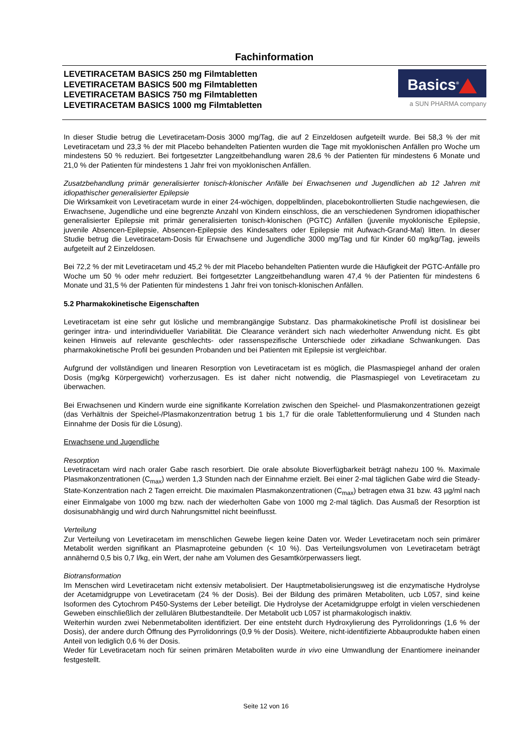Fachinformation
LEVETIRACETAM BASICS 250 mg Filmtabletten
LEVETIRACETAM BASICS 500 mg Filmtabletten
LEVETIRACETAM BASICS 750 mg Filmtabletten
LEVETIRACETAM BASICS 1000 mg Filmtabletten
Basics<sup>®</sup>
a SUN PHARMA company
In dieser Studie betrug die Levetiracetam-Dosis 3000 mg/Tag, die auf 2 Einzeldosen aufgeteilt wurde. Bei 58,3 % der mit Levetiracetam und 23,3 % der mit Placebo behandelten Patienten wurden die Tage mit myoklonischen Anfällen pro Woche um mindestens 50 % reduziert. Bei fortgesetzter Langzeitbehandlung waren 28,6 % der Patienten für mindestens 6 Monate und 21,0 % der Patienten für mindestens 1 Jahr frei von myoklonischen Anfällen.
Zusatzbehandlung primär generalisierter tonisch-klonischer Anfälle bei Erwachsenen und Jugendlichen ab 12 Jahren mit idiopathischer generalisierter Epilepsie
Die Wirksamkeit von Levetiracetam wurde in einer 24-wöchigen, doppelblinden, placebokontrollierten Studie nachgewiesen, die Erwachsene, Jugendliche und eine begrenzte Anzahl von Kindern einschloss, die an verschiedenen Syndromen idiopathischer generalisierter Epilepsie mit primär generalisierten tonisch-klonischen (PGTC) Anfällen (juvenile myoklonische Epilepsie, juvenile Absencen-Epilepsie, Absencen-Epilepsie des Kindesalters oder Epilepsie mit Aufwach-Grand-Mal) litten. In dieser Studie betrug die Levetiracetam-Dosis für Erwachsene und Jugendliche 3000 mg/Tag und für Kinder 60 mg/kg/Tag, jeweils aufgeteilt auf 2 Einzeldosen.
Bei 72,2 % der mit Levetiracetam und 45,2 % der mit Placebo behandelten Patienten wurde die Häufigkeit der PGTC-Anfälle pro Woche um 50 % oder mehr reduziert. Bei fortgesetzter Langzeitbehandlung waren 47,4 % der Patienten für mindestens 6 Monate und 31,5 % der Patienten für mindestens 1 Jahr frei von tonisch-klonischen Anfällen.
5.2 Pharmakokinetische Eigenschaften
Levetiracetam ist eine sehr gut lösliche und membrangängige Substanz. Das pharmakokinetische Profil ist dosislinear bei geringer intra- und interindividueller Variabilität. Die Clearance verändert sich nach wiederholter Anwendung nicht. Es gibt keinen Hinweis auf relevante geschlechts- oder rassenspezifische Unterschiede oder zirkadiane Schwankungen. Das pharmakokinetische Profil bei gesunden Probanden und bei Patienten mit Epilepsie ist vergleichbar.
Aufgrund der vollständigen und linearen Resorption von Levetiracetam ist es möglich, die Plasmaspiegel anhand der oralen Dosis (mg/kg Körpergewicht) vorherzusagen. Es ist daher nicht notwendig, die Plasmaspiegel von Levetiracetam zu überwachen.
Bei Erwachsenen und Kindern wurde eine signifikante Korrelation zwischen den Speichel- und Plasmakonzentrationen gezeigt (das Verhältnis der Speichel-/Plasmakonzentration betrug 1 bis 1,7 für die orale Tablettenformulierung und 4 Stunden nach Einnahme der Dosis für die Lösung).
Erwachsene und Jugendliche
Resorption
Levetiracetam wird nach oraler Gabe rasch resorbiert. Die orale absolute Bioverfügbarkeit beträgt nahezu 100 %. Maximale Plasmakonzentrationen (C<sub>max</sub>) werden 1,3 Stunden nach der Einnahme erzielt. Bei einer 2-mal täglichen Gabe wird die Steady-State-Konzentration nach 2 Tagen erreicht. Die maximalen Plasmakonzentrationen (C<sub>max</sub>) betragen etwa 31 bzw. 43 µg/ml nach einer Einmalgabe von 1000 mg bzw. nach der wiederholten Gabe von 1000 mg 2-mal täglich. Das Ausmaß der Resorption ist dosisunabhängig und wird durch Nahrungsmittel nicht beeinflusst.
Verteilung
Zur Verteilung von Levetiracetam im menschlichen Gewebe liegen keine Daten vor. Weder Levetiracetam noch sein primärer Metabolit werden signifikant an Plasmaproteine gebunden (< 10 %). Das Verteilungsvolumen von Levetiracetam beträgt annähernd 0,5 bis 0,7 l/kg, ein Wert, der nahe am Volumen des Gesamtkörperwassers liegt.
Biotransformation
Im Menschen wird Levetiracetam nicht extensiv metabolisiert. Der Hauptmetabolisierungsweg ist die enzymatische Hydrolyse der Acetamidgruppe von Levetiracetam (24 % der Dosis). Bei der Bildung des primären Metaboliten, ucb L057, sind keine Isoformen des Cytochrom P450-Systems der Leber beteiligt. Die Hydrolyse der Acetamidgruppe erfolgt in vielen verschiedenen Geweben einschließlich der zellulären Blutbestandteile. Der Metabolit ucb L057 ist pharmakologisch inaktiv.
Weiterhin wurden zwei Nebenmetaboliten identifiziert. Der eine entsteht durch Hydroxylierung des Pyrrolidonrings (1,6 % der Dosis), der andere durch Öffnung des Pyrrolidonrings (0,9 % der Dosis). Weitere, nicht-identifizierte Abbauprodukte haben einen Anteil von lediglich 0,6 % der Dosis.
Weder für Levetiracetam noch für seinen primären Metaboliten wurde in vivo eine Umwandlung der Enantiomere ineinander festgestellt.
Seite 12 von 16